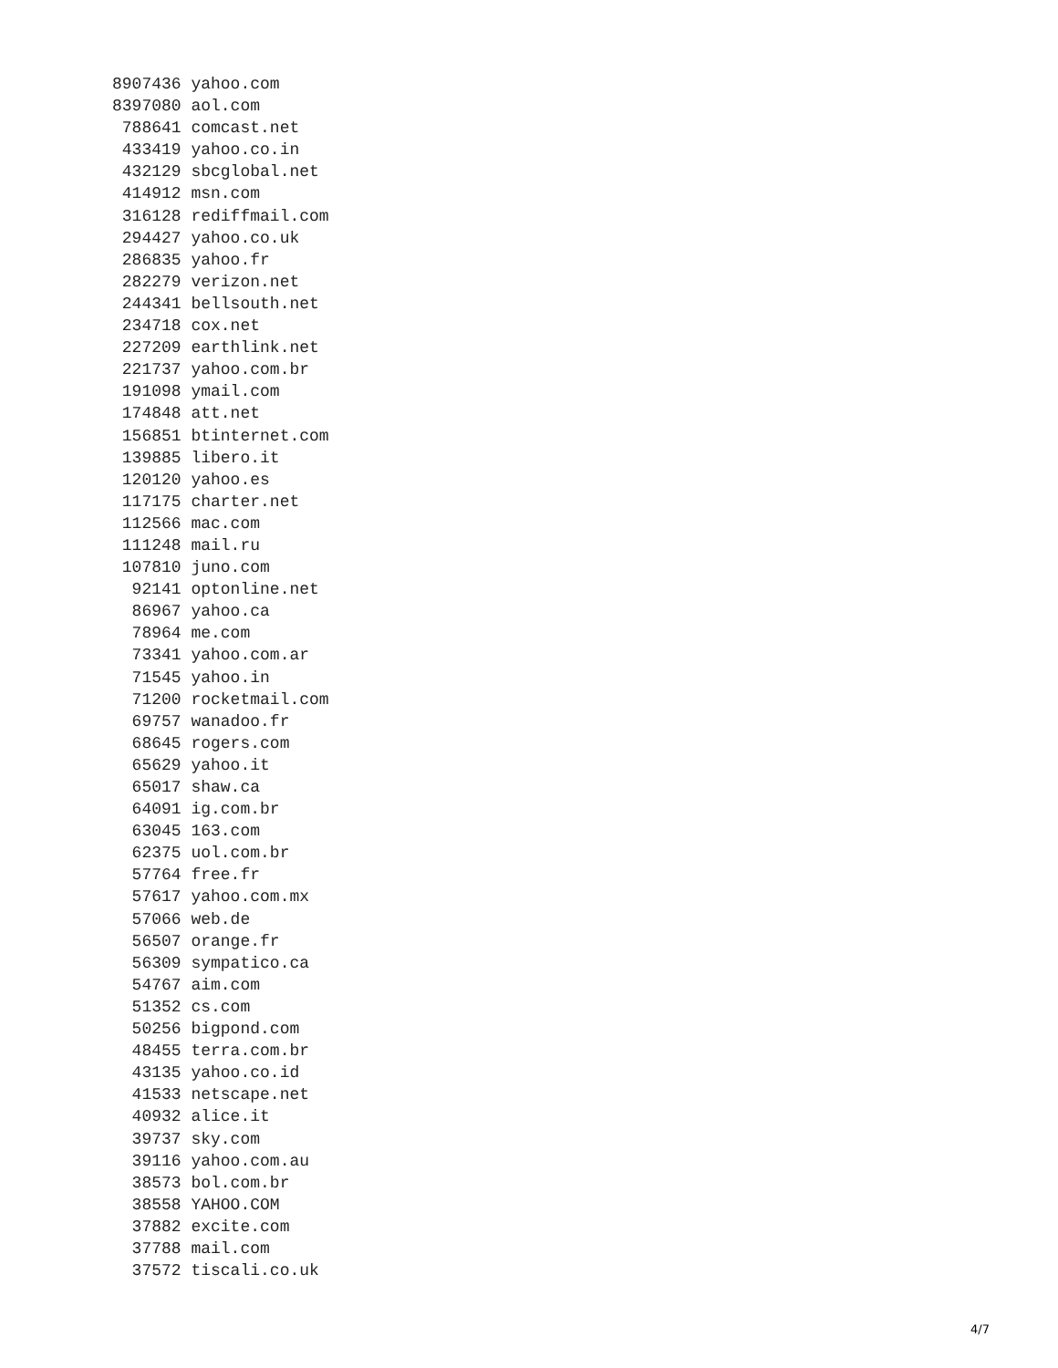8907436 yahoo.com
8397080 aol.com
 788641 comcast.net
 433419 yahoo.co.in
 432129 sbcglobal.net
 414912 msn.com
 316128 rediffmail.com
 294427 yahoo.co.uk
 286835 yahoo.fr
 282279 verizon.net
 244341 bellsouth.net
 234718 cox.net
 227209 earthlink.net
 221737 yahoo.com.br
 191098 ymail.com
 174848 att.net
 156851 btinternet.com
 139885 libero.it
 120120 yahoo.es
 117175 charter.net
 112566 mac.com
 111248 mail.ru
 107810 juno.com
  92141 optonline.net
  86967 yahoo.ca
  78964 me.com
  73341 yahoo.com.ar
  71545 yahoo.in
  71200 rocketmail.com
  69757 wanadoo.fr
  68645 rogers.com
  65629 yahoo.it
  65017 shaw.ca
  64091 ig.com.br
  63045 163.com
  62375 uol.com.br
  57764 free.fr
  57617 yahoo.com.mx
  57066 web.de
  56507 orange.fr
  56309 sympatico.ca
  54767 aim.com
  51352 cs.com
  50256 bigpond.com
  48455 terra.com.br
  43135 yahoo.co.id
  41533 netscape.net
  40932 alice.it
  39737 sky.com
  39116 yahoo.com.au
  38573 bol.com.br
  38558 YAHOO.COM
  37882 excite.com
  37788 mail.com
  37572 tiscali.co.uk
4/7